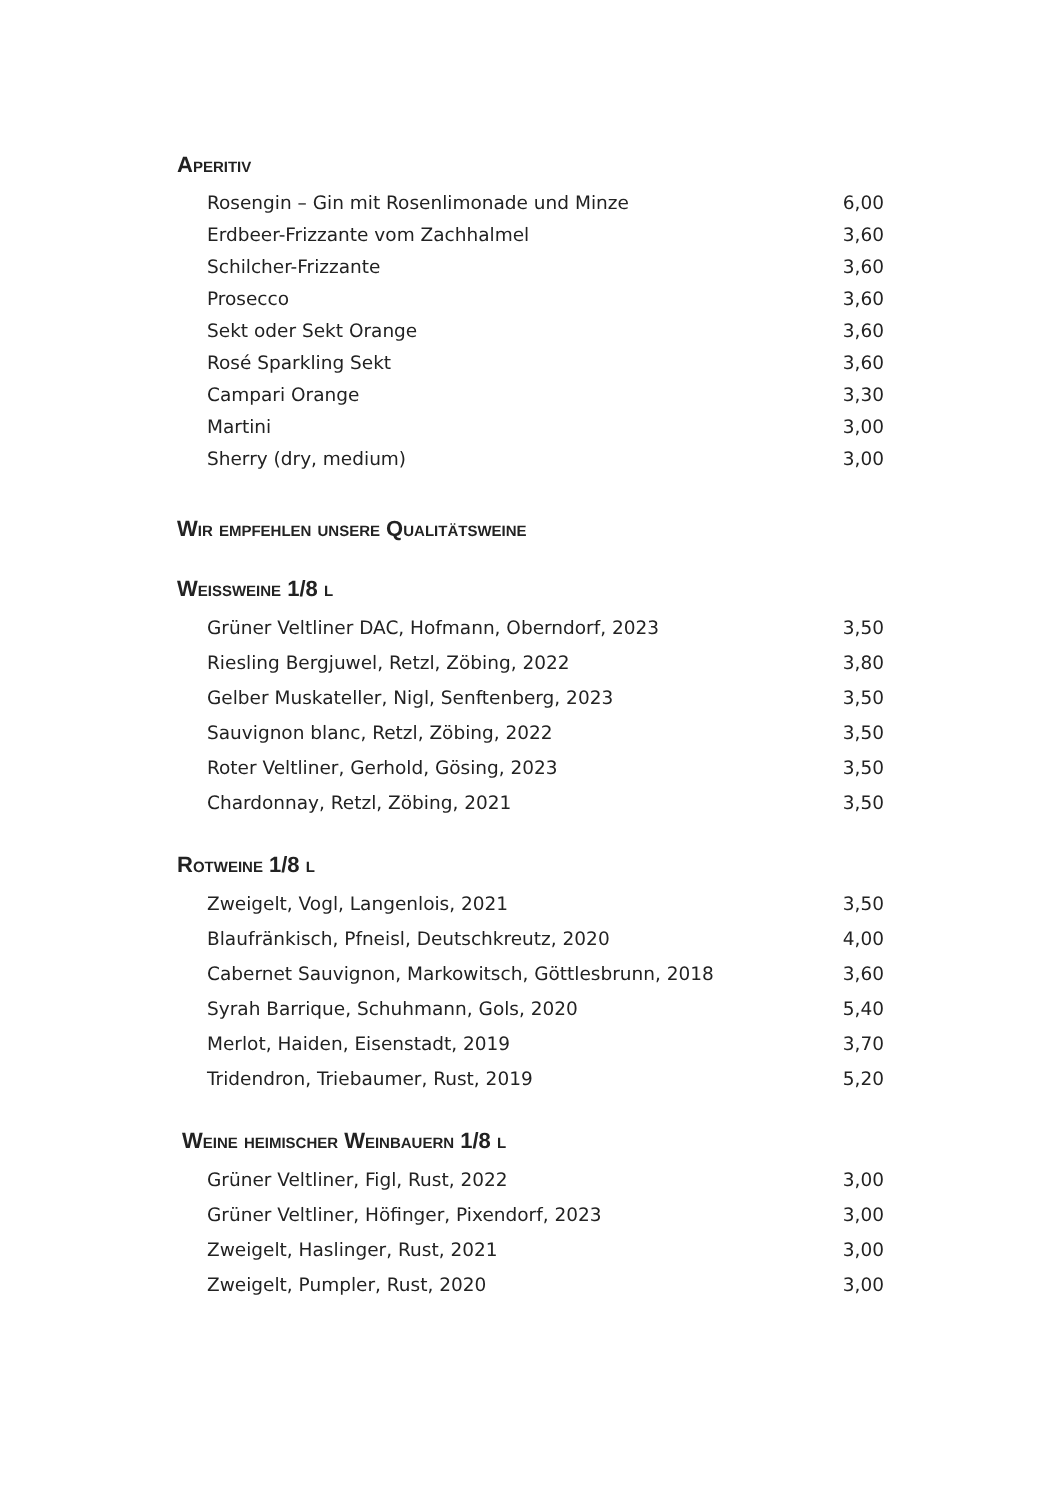Aperitiv
| Rosengin – Gin mit Rosenlimonade und Minze | 6,00 |
| Erdbeer-Frizzante vom Zachhalmel | 3,60 |
| Schilcher-Frizzante | 3,60 |
| Prosecco | 3,60 |
| Sekt oder Sekt Orange | 3,60 |
| Rosé Sparkling Sekt | 3,60 |
| Campari Orange | 3,30 |
| Martini | 3,00 |
| Sherry (dry, medium) | 3,00 |
Wir empfehlen unsere Qualitätsweine
Weissweine 1/8 l
| Grüner Veltliner DAC, Hofmann, Oberndorf, 2023 | 3,50 |
| Riesling Bergjuwel, Retzl, Zöbing, 2022 | 3,80 |
| Gelber Muskateller, Nigl, Senftenberg, 2023 | 3,50 |
| Sauvignon blanc, Retzl, Zöbing, 2022 | 3,50 |
| Roter Veltliner, Gerhold, Gösing, 2023 | 3,50 |
| Chardonnay, Retzl, Zöbing, 2021 | 3,50 |
Rotweine 1/8 l
| Zweigelt, Vogl, Langenlois, 2021 | 3,50 |
| Blaufränkisch, Pfneisl, Deutschkreutz, 2020 | 4,00 |
| Cabernet Sauvignon, Markowitsch, Göttlesbrunn, 2018 | 3,60 |
| Syrah Barrique, Schuhmann, Gols, 2020 | 5,40 |
| Merlot, Haiden, Eisenstadt, 2019 | 3,70 |
| Tridendron, Triebaumer, Rust, 2019 | 5,20 |
Weine heimischer Weinbauern 1/8 l
| Grüner Veltliner, Figl, Rust, 2022 | 3,00 |
| Grüner Veltliner, Höfinger, Pixendorf, 2023 | 3,00 |
| Zweigelt, Haslinger, Rust, 2021 | 3,00 |
| Zweigelt, Pumpler, Rust, 2020 | 3,00 |